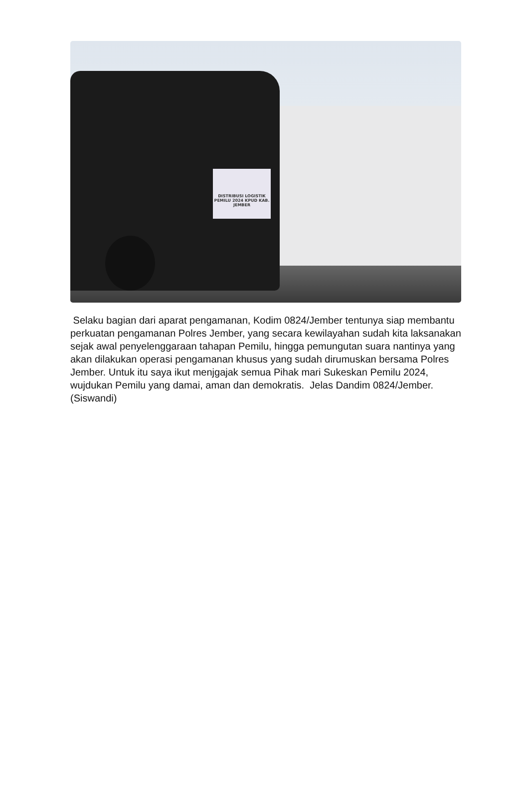DISTRIBUSI LOGISTIK PEMILU 2024 KPUD KAB. JEMBER
Selaku bagian dari aparat pengamanan, Kodim 0824/Jember tentunya siap membantu perkuatan pengamanan Polres Jember, yang secara kewilayahan sudah kita laksanakan sejak awal penyelenggaraan tahapan Pemilu, hingga pemungutan suara nantinya yang akan dilakukan operasi pengamanan khusus yang sudah dirumuskan bersama Polres Jember. Untuk itu saya ikut menjgajak semua Pihak mari Sukeskan Pemilu 2024, wujdukan Pemilu yang damai, aman dan demokratis. Jelas Dandim 0824/Jember. (Siswandi)